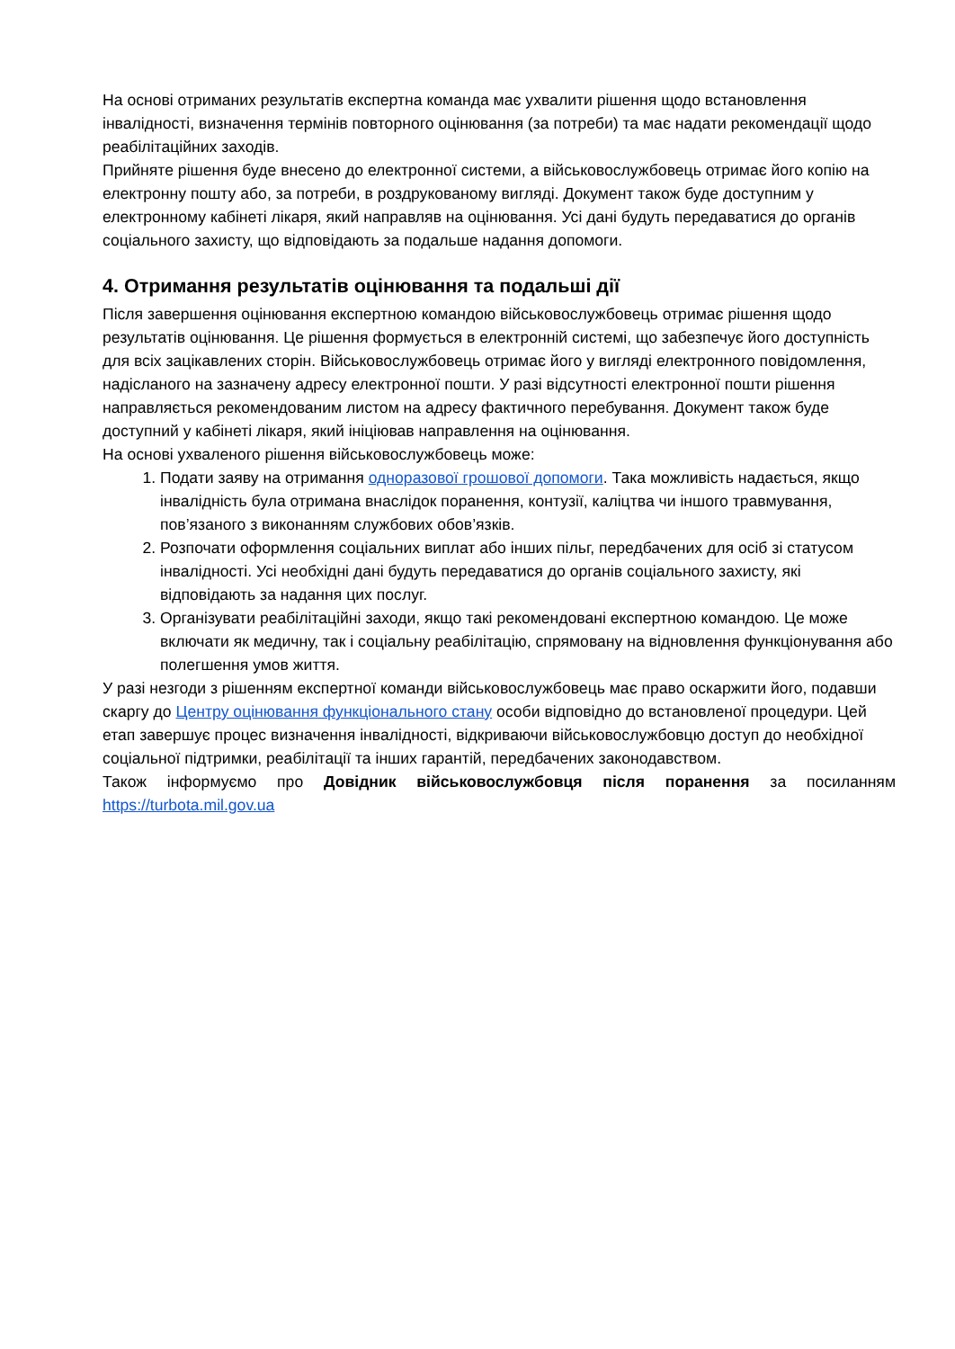На основі отриманих результатів експертна команда має ухвалити рішення щодо встановлення інвалідності, визначення термінів повторного оцінювання (за потреби) та має надати рекомендації щодо реабілітаційних заходів.
Прийняте рішення буде внесено до електронної системи, а військовослужбовець отримає його копію на електронну пошту або, за потреби, в роздрукованому вигляді. Документ також буде доступним у електронному кабінеті лікаря, який направляв на оцінювання. Усі дані будуть передаватися до органів соціального захисту, що відповідають за подальше надання допомоги.
4. Отримання результатів оцінювання та подальші дії
Після завершення оцінювання експертною командою військовослужбовець отримає рішення щодо результатів оцінювання. Це рішення формується в електронній системі, що забезпечує його доступність для всіх зацікавлених сторін. Військовослужбовець отримає його у вигляді електронного повідомлення, надісланого на зазначену адресу електронної пошти. У разі відсутності електронної пошти рішення направляється рекомендованим листом на адресу фактичного перебування. Документ також буде доступний у кабінеті лікаря, який ініціював направлення на оцінювання.
На основі ухваленого рішення військовослужбовець може:
1. Подати заяву на отримання одноразової грошової допомоги. Така можливість надається, якщо інвалідність була отримана внаслідок поранення, контузії, каліцтва чи іншого травмування, пов’язаного з виконанням службових обов’язків.
2. Розпочати оформлення соціальних виплат або інших пільг, передбачених для осіб зі статусом інвалідності. Усі необхідні дані будуть передаватися до органів соціального захисту, які відповідають за надання цих послуг.
3. Організувати реабілітаційні заходи, якщо такі рекомендовані експертною командою. Це може включати як медичну, так і соціальну реабілітацію, спрямовану на відновлення функціонування або полегшення умов життя.
У разі незгоди з рішенням експертної команди військовослужбовець має право оскаржити його, подавши скаргу до Центру оцінювання функціонального стану особи відповідно до встановленої процедури. Цей етап завершує процес визначення інвалідності, відкриваючи військовослужбовцю доступ до необхідної соціальної підтримки, реабілітації та інших гарантій, передбачених законодавством.
Також інформуємо про Довідник військовослужбовця після поранення за посиланням
https://turbota.mil.gov.ua